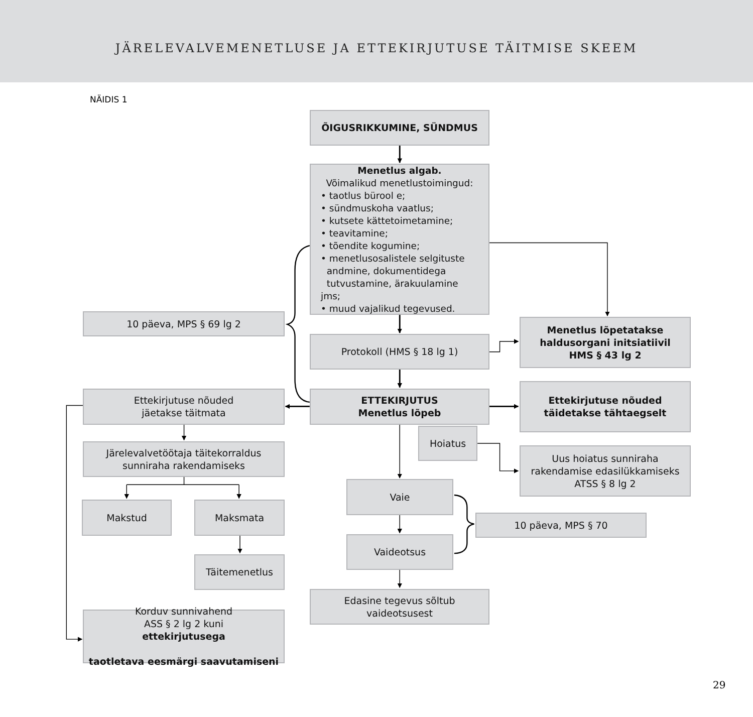JÄRELEVALVEMENETLUSE JA ETTEKIRJUTUSE TÄITMISE SKEEM
NÄIDIS 1
ÕIGUSRIKKUMINE, SÜNDMUS
Menetlus algab.
Võimalikud menetlustoimingud:
• taotlus bürool e;
• sündmuskoha vaatlus;
• kutsete kättetoimetamine;
• teavitamine;
• tõendite kogumine;
• menetlusosalistele selgituste
andmine, dokumentidega
tutvustamine, ärakuulamine jms;
• muud vajalikud tegevused.
10 päeva, MPS § 69 lg 2
Protokoll (HMS § 18 lg 1)
Menetlus lõpetatakse
haldusorgani initsiatiivil
HMS § 43 lg 2
Ettekirjutuse nõuded
jäetakse täitmata
ETTEKIRJUTUS
Menetlus lõpeb
Ettekirjutuse nõuded
täidetakse tähtaegselt
Hoiatus
Järelevalvetöötaja täitekorraldus
sunniraha rakendamiseks
Uus hoiatus sunniraha
rakendamise edasilükkamiseks
ATSS § 8 lg 2
Vaie
Makstud
Maksmata
10 päeva, MPS § 70
Vaideotsus
Täitemenetlus
Edasine tegevus sõltub
vaideotsusest
Korduv sunnivahend
ASS § 2 lg 2 kuni
ettekirjutusega
taotletava eesmärgi saavutamiseni
29